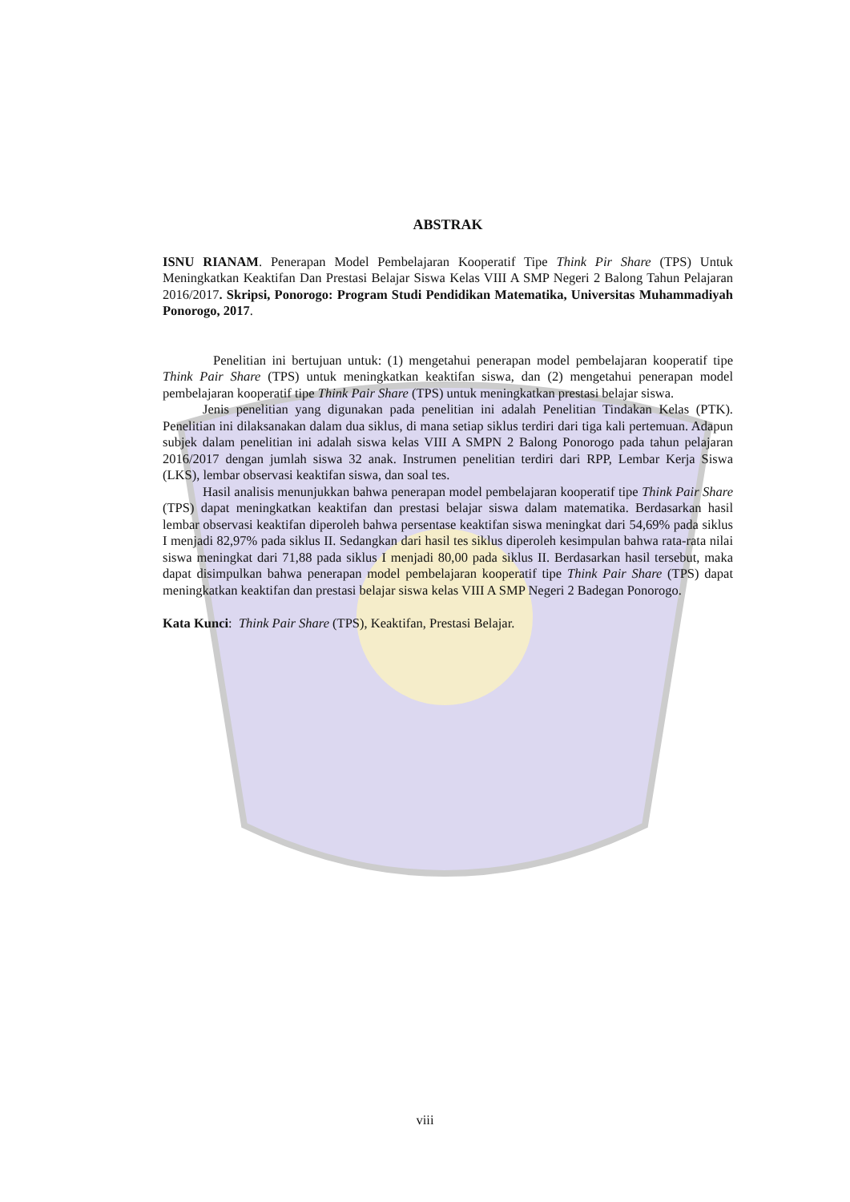ABSTRAK
ISNU RIANAM. Penerapan Model Pembelajaran Kooperatif Tipe Think Pir Share (TPS) Untuk Meningkatkan Keaktifan Dan Prestasi Belajar Siswa Kelas VIII A SMP Negeri 2 Balong Tahun Pelajaran 2016/2017. Skripsi, Ponorogo: Program Studi Pendidikan Matematika, Universitas Muhammadiyah Ponorogo, 2017.
Penelitian ini bertujuan untuk: (1) mengetahui penerapan model pembelajaran kooperatif tipe Think Pair Share (TPS) untuk meningkatkan keaktifan siswa, dan (2) mengetahui penerapan model pembelajaran kooperatif tipe Think Pair Share (TPS) untuk meningkatkan prestasi belajar siswa.
Jenis penelitian yang digunakan pada penelitian ini adalah Penelitian Tindakan Kelas (PTK). Penelitian ini dilaksanakan dalam dua siklus, di mana setiap siklus terdiri dari tiga kali pertemuan. Adapun subjek dalam penelitian ini adalah siswa kelas VIII A SMPN 2 Balong Ponorogo pada tahun pelajaran 2016/2017 dengan jumlah siswa 32 anak. Instrumen penelitian terdiri dari RPP, Lembar Kerja Siswa (LKS), lembar observasi keaktifan siswa, dan soal tes.
Hasil analisis menunjukkan bahwa penerapan model pembelajaran kooperatif tipe Think Pair Share (TPS) dapat meningkatkan keaktifan dan prestasi belajar siswa dalam matematika. Berdasarkan hasil lembar observasi keaktifan diperoleh bahwa persentase keaktifan siswa meningkat dari 54,69% pada siklus I menjadi 82,97% pada siklus II. Sedangkan dari hasil tes siklus diperoleh kesimpulan bahwa rata-rata nilai siswa meningkat dari 71,88 pada siklus I menjadi 80,00 pada siklus II. Berdasarkan hasil tersebut, maka dapat disimpulkan bahwa penerapan model pembelajaran kooperatif tipe Think Pair Share (TPS) dapat meningkatkan keaktifan dan prestasi belajar siswa kelas VIII A SMP Negeri 2 Badegan Ponorogo.
Kata Kunci: Think Pair Share (TPS), Keaktifan, Prestasi Belajar.
viii